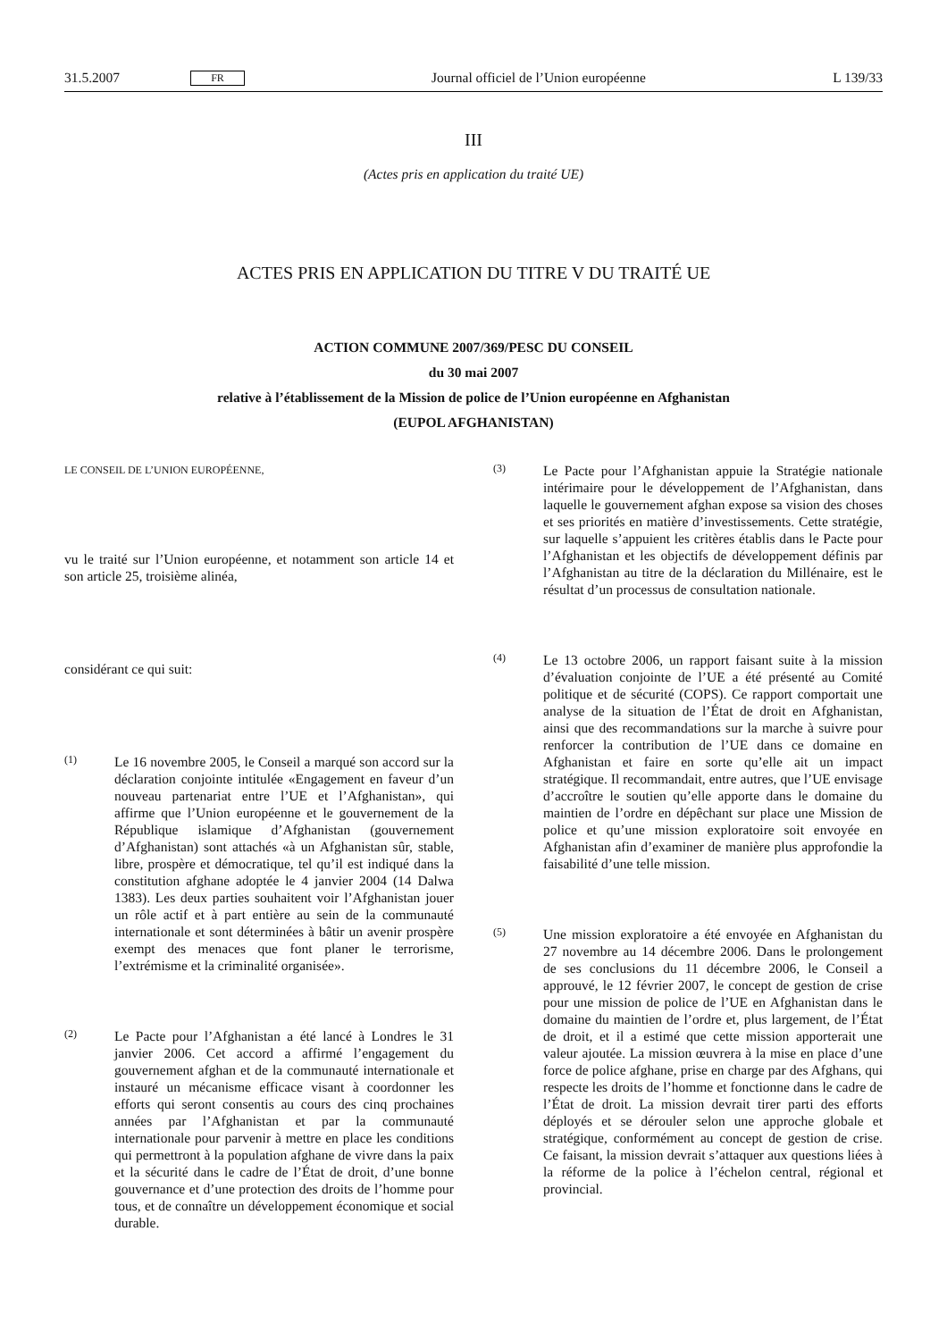31.5.2007 FR Journal officiel de l’Union européenne L 139/33
III
(Actes pris en application du traité UE)
ACTES PRIS EN APPLICATION DU TITRE V DU TRAITÉ UE
ACTION COMMUNE 2007/369/PESC DU CONSEIL
du 30 mai 2007
relative à l’établissement de la Mission de police de l’Union européenne en Afghanistan
(EUPOL AFGHANISTAN)
LE CONSEIL DE L’UNION EUROPÉENNE,
vu le traité sur l’Union européenne, et notamment son article 14 et son article 25, troisième alinéa,
considérant ce qui suit:
(1)
Le 16 novembre 2005, le Conseil a marqué son accord sur la déclaration conjointe intitulée «Engagement en faveur d’un nouveau partenariat entre l’UE et l’Afghanistan», qui affirme que l’Union européenne et le gouvernement de la République islamique d’Afghanistan (gouvernement d’Afghanistan) sont attachés «à un Afghanistan sûr, stable, libre, prospère et démocratique, tel qu’il est indiqué dans la constitution afghane adoptée le 4 janvier 2004 (14 Dalwa 1383). Les deux parties souhaitent voir l’Afghanistan jouer un rôle actif et à part entière au sein de la communauté internationale et sont déterminées à bâtir un avenir prospère exempt des menaces que font planer le terrorisme, l’extrémisme et la criminalité organisée».
(2)
Le Pacte pour l’Afghanistan a été lancé à Londres le 31 janvier 2006. Cet accord a affirmé l’engagement du gouvernement afghan et de la communauté internationale et instauré un mécanisme efficace visant à coordonner les efforts qui seront consentis au cours des cinq prochaines années par l’Afghanistan et par la communauté internationale pour parvenir à mettre en place les conditions qui permettront à la population afghane de vivre dans la paix et la sécurité dans le cadre de l’État de droit, d’une bonne gouvernance et d’une protection des droits de l’homme pour tous, et de connaître un développement économique et social durable.
(3)
Le Pacte pour l’Afghanistan appuie la Stratégie nationale intérimaire pour le développement de l’Afghanistan, dans laquelle le gouvernement afghan expose sa vision des choses et ses priorités en matière d’investissements. Cette stratégie, sur laquelle s’appuient les critères établis dans le Pacte pour l’Afghanistan et les objectifs de développement définis par l’Afghanistan au titre de la déclaration du Millénaire, est le résultat d’un processus de consultation nationale.
(4)
Le 13 octobre 2006, un rapport faisant suite à la mission d’évaluation conjointe de l’UE a été présenté au Comité politique et de sécurité (COPS). Ce rapport comportait une analyse de la situation de l’État de droit en Afghanistan, ainsi que des recommandations sur la marche à suivre pour renforcer la contribution de l’UE dans ce domaine en Afghanistan et faire en sorte qu’elle ait un impact stratégique. Il recommandait, entre autres, que l’UE envisage d’accroître le soutien qu’elle apporte dans le domaine du maintien de l’ordre en dépêchant sur place une Mission de police et qu’une mission exploratoire soit envoyée en Afghanistan afin d’examiner de manière plus approfondie la faisabilité d’une telle mission.
(5)
Une mission exploratoire a été envoyée en Afghanistan du 27 novembre au 14 décembre 2006. Dans le prolongement de ses conclusions du 11 décembre 2006, le Conseil a approuvé, le 12 février 2007, le concept de gestion de crise pour une mission de police de l’UE en Afghanistan dans le domaine du maintien de l’ordre et, plus largement, de l’État de droit, et il a estimé que cette mission apporterait une valeur ajoutée. La mission œuvrera à la mise en place d’une force de police afghane, prise en charge par des Afghans, qui respecte les droits de l’homme et fonctionne dans le cadre de l’État de droit. La mission devrait tirer parti des efforts déployés et se dérouler selon une approche globale et stratégique, conformément au concept de gestion de crise. Ce faisant, la mission devrait s’attaquer aux questions liées à la réforme de la police à l’échelon central, régional et provincial.